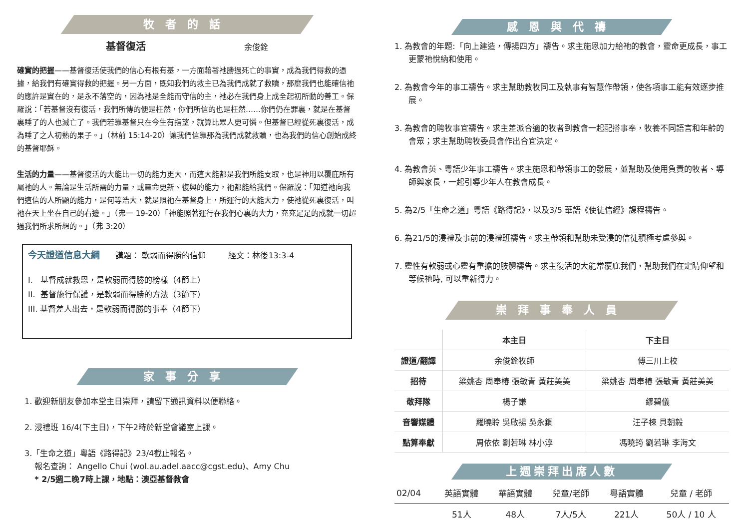牧者的話
基督復活 余俊銓
確實的把握——基督復活使我們的信心有根有基，一方面藉著祂勝過死亡的事實，成為我們得救的憑據，給我們有確實得救的把握。另一方面，既知我們的救主已為我們成就了救贖，那麼我們也能確信祂的應許是實在的，是永不落空的，因為祂是全能而守信的主，祂必在我們身上成全起初所動的善工。保羅說：「若基督沒有復活，我們所傳的便是枉然，你們所信的也是枉然……你們仍在罪裏，就是在基督裏睡了的人也滅亡了。我們若靠基督只在今生有指望，就算比眾人更可憐。但基督已經從死裏復活，成為睡了之人初熟的果子。」（林前 15:14-20）讓我們信靠那為我們成就救贖，也為我們的信心創始成終的基督耶穌。
生活的力量——基督復活的大能比一切的能力更大，而這大能都是我們所能支取，也是神用以覆庇所有屬祂的人。無論是生活所需的力量，或靈命更新、復興的能力，祂都能給我們。保羅說：「知道祂向我們這信的人所顯的能力，是何等浩大，就是照祂在基督身上，所運行的大能大力，使祂從死裏復活，叫祂在天上坐在自己的右邊。」（弗一 19-20）「神能照著運行在我們心裏的大力，充充足足的成就一切超過我們所求所想的。」（弗 3:20）
今天證道信息大綱 講題： 軟弱而得勝的信仰 經文：林後13:3-4
I. 基督成就救恩，是軟弱而得勝的榜樣（4節上）
II. 基督施行保護，是軟弱而得勝的方法（3節下）
III. 基督差人出去，是軟弱而得勝的事奉（4節下）
家事分享
1. 歡迎新朋友參加本堂主日崇拜，請留下通訊資料以便聯絡。
2. 浸禮班 16/4(下主日)，下午2時於新堂會議室上課。
3.「生命之道」粵語《路得記》23/4截止報名。
報名查詢： Angello Chui (wol.au.adel.aacc@cgst.edu)、Amy Chu
* 2/5週二晚7時上課，地點：澳亞基督教會
感恩與代禱
1. 為教會的年題:「向上建造，傳揚四方」禱告。求主施恩加力給祂的教會，靈命更成長，事工更蒙祂悅納和使用。
2. 為教會今年的事工禱告。求主幫助教牧同工及執事有智慧作帶領，使各項事工能有效逐步推展。
3. 為教會的聘牧事宜禱告。求主差派合適的牧者到教會一起配搭事奉，牧養不同語言和年齡的會眾；求主幫助聘牧委員會作出合宜決定。
4. 為教會英、粵語少年事工禱告。求主施恩和帶領事工的發展，並幫助及使用負責的牧者、導師與家長，一起引導少年人在教會成長。
5. 為2/5「生命之道」粵語《路得記》，以及3/5 華語《使徒信經》課程禱告。
6. 為21/5的浸禮及事前的浸禮班禱告。求主帶領和幫助未受浸的信徒積極考慮參與。
7. 靈性有軟弱或心靈有重擔的肢體禱告。求主復活的大能常覆庇我們，幫助我們在定睛仰望和等候祂時, 可以重新得力。
崇拜事奉人員
| | 本主日 | 下主日 |
| --- | --- | --- |
| 證道/翻譯 | 余俊銓牧師 | 傅三川上校 |
| 招待 | 梁姚杏 周奉椿 張敏青 黃莊美美 | 梁姚杏 周奉椿 張敏青 黃莊美美 |
| 敬拜隊 | 楊子謙 | 繆碧儀 |
| 音響媒體 | 羅曉聆 吳啟揚 吳永鋼 | 汪子棟 貝朝毅 |
| 點算奉獻 | 周依依 劉若琳 林小淳 | 馮曉筠 劉若琳 李海文 |
上週崇拜出席人數
| 02/04 | 英語實體 | 華語實體 | 兒童/老師 | 粵語實體 | 兒童 / 老師 |
| | 51人 | 48人 | 7人/5人 | 221人 | 50人 / 10 人 |